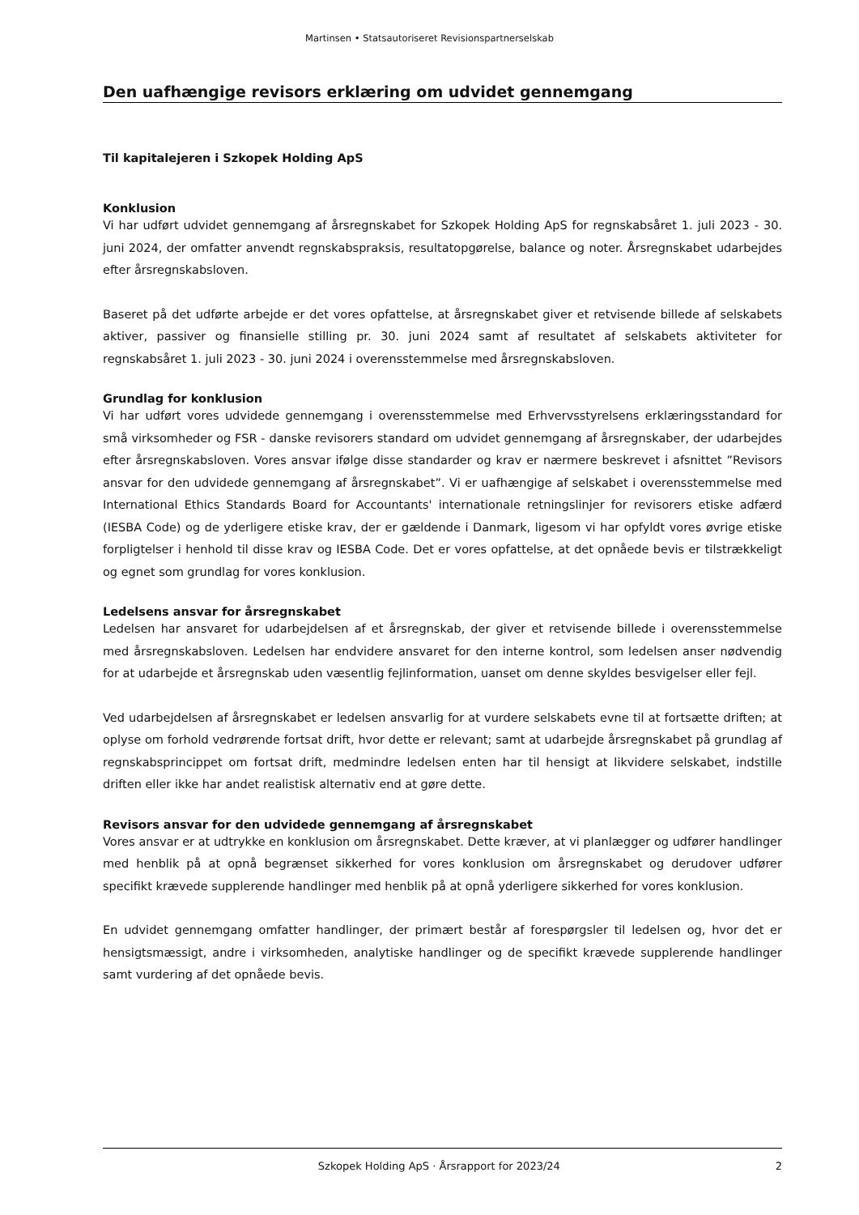Martinsen • Statsautoriseret Revisionspartnerselskab
Den uafhængige revisors erklæring om udvidet gennemgang
Til kapitalejeren i Szkopek Holding ApS
Konklusion
Vi har udført udvidet gennemgang af årsregnskabet for Szkopek Holding ApS for regnskabsåret 1. juli 2023 - 30. juni 2024, der omfatter anvendt regnskabspraksis, resultatopgørelse, balance og noter. Årsregnskabet udarbejdes efter årsregnskabsloven.
Baseret på det udførte arbejde er det vores opfattelse, at årsregnskabet giver et retvisende billede af selskabets aktiver, passiver og finansielle stilling pr. 30. juni 2024 samt af resultatet af selskabets aktiviteter for regnskabsåret 1. juli 2023 - 30. juni 2024 i overensstemmelse med årsregnskabsloven.
Grundlag for konklusion
Vi har udført vores udvidede gennemgang i overensstemmelse med Erhvervsstyrelsens erklæringsstandard for små virksomheder og FSR - danske revisorers standard om udvidet gennemgang af årsregnskaber, der udarbejdes efter årsregnskabsloven. Vores ansvar ifølge disse standarder og krav er nærmere beskrevet i afsnittet ”Revisors ansvar for den udvidede gennemgang af årsregnskabet”. Vi er uafhængige af selskabet i overensstemmelse med International Ethics Standards Board for Accountants' internationale retningslinjer for revisorers etiske adfærd (IESBA Code) og de yderligere etiske krav, der er gældende i Danmark, ligesom vi har opfyldt vores øvrige etiske forpligtelser i henhold til disse krav og IESBA Code. Det er vores opfattelse, at det opnåede bevis er tilstrækkeligt og egnet som grundlag for vores konklusion.
Ledelsens ansvar for årsregnskabet
Ledelsen har ansvaret for udarbejdelsen af et årsregnskab, der giver et retvisende billede i overensstemmelse med årsregnskabsloven. Ledelsen har endvidere ansvaret for den interne kontrol, som ledelsen anser nødvendig for at udarbejde et årsregnskab uden væsentlig fejlinformation, uanset om denne skyldes besvigelser eller fejl.
Ved udarbejdelsen af årsregnskabet er ledelsen ansvarlig for at vurdere selskabets evne til at fortsætte driften; at oplyse om forhold vedrørende fortsat drift, hvor dette er relevant; samt at udarbejde årsregnskabet på grundlag af regnskabsprincippet om fortsat drift, medmindre ledelsen enten har til hensigt at likvidere selskabet, indstille driften eller ikke har andet realistisk alternativ end at gøre dette.
Revisors ansvar for den udvidede gennemgang af årsregnskabet
Vores ansvar er at udtrykke en konklusion om årsregnskabet. Dette kræver, at vi planlægger og udfører handlinger med henblik på at opnå begrænset sikkerhed for vores konklusion om årsregnskabet og derudover udfører specifikt krævede supplerende handlinger med henblik på at opnå yderligere sikkerhed for vores konklusion.
En udvidet gennemgang omfatter handlinger, der primært består af forespørgsler til ledelsen og, hvor det er hensigtsmæssigt, andre i virksomheden, analytiske handlinger og de specifikt krævede supplerende handlinger samt vurdering af det opnåede bevis.
Szkopek Holding ApS · Årsrapport for 2023/24 2